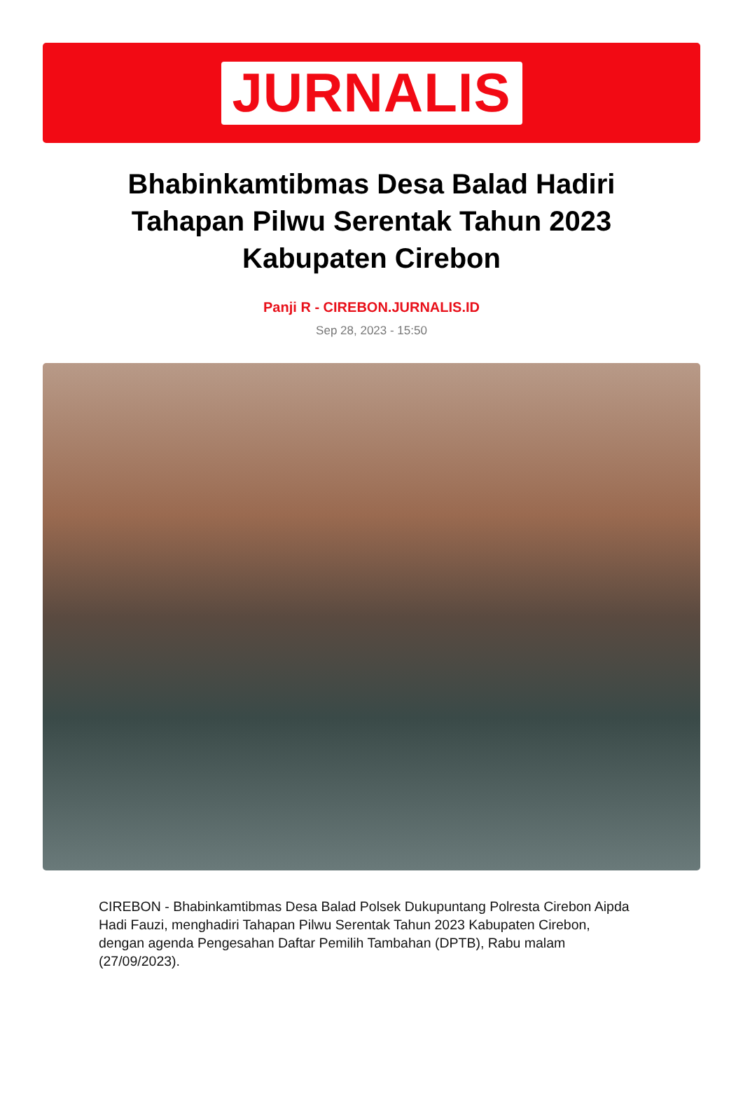JURNALIS
Bhabinkamtibmas Desa Balad Hadiri Tahapan Pilwu Serentak Tahun 2023 Kabupaten Cirebon
Panji R - CIREBON.JURNALIS.ID
Sep 28, 2023 - 15:50
CIREBON - Bhabinkamtibmas Desa Balad Polsek Dukupuntang Polresta Cirebon Aipda Hadi Fauzi, menghadiri Tahapan Pilwu Serentak Tahun 2023 Kabupaten Cirebon, dengan agenda Pengesahan Daftar Pemilih Tambahan (DPTB), Rabu malam (27/09/2023).